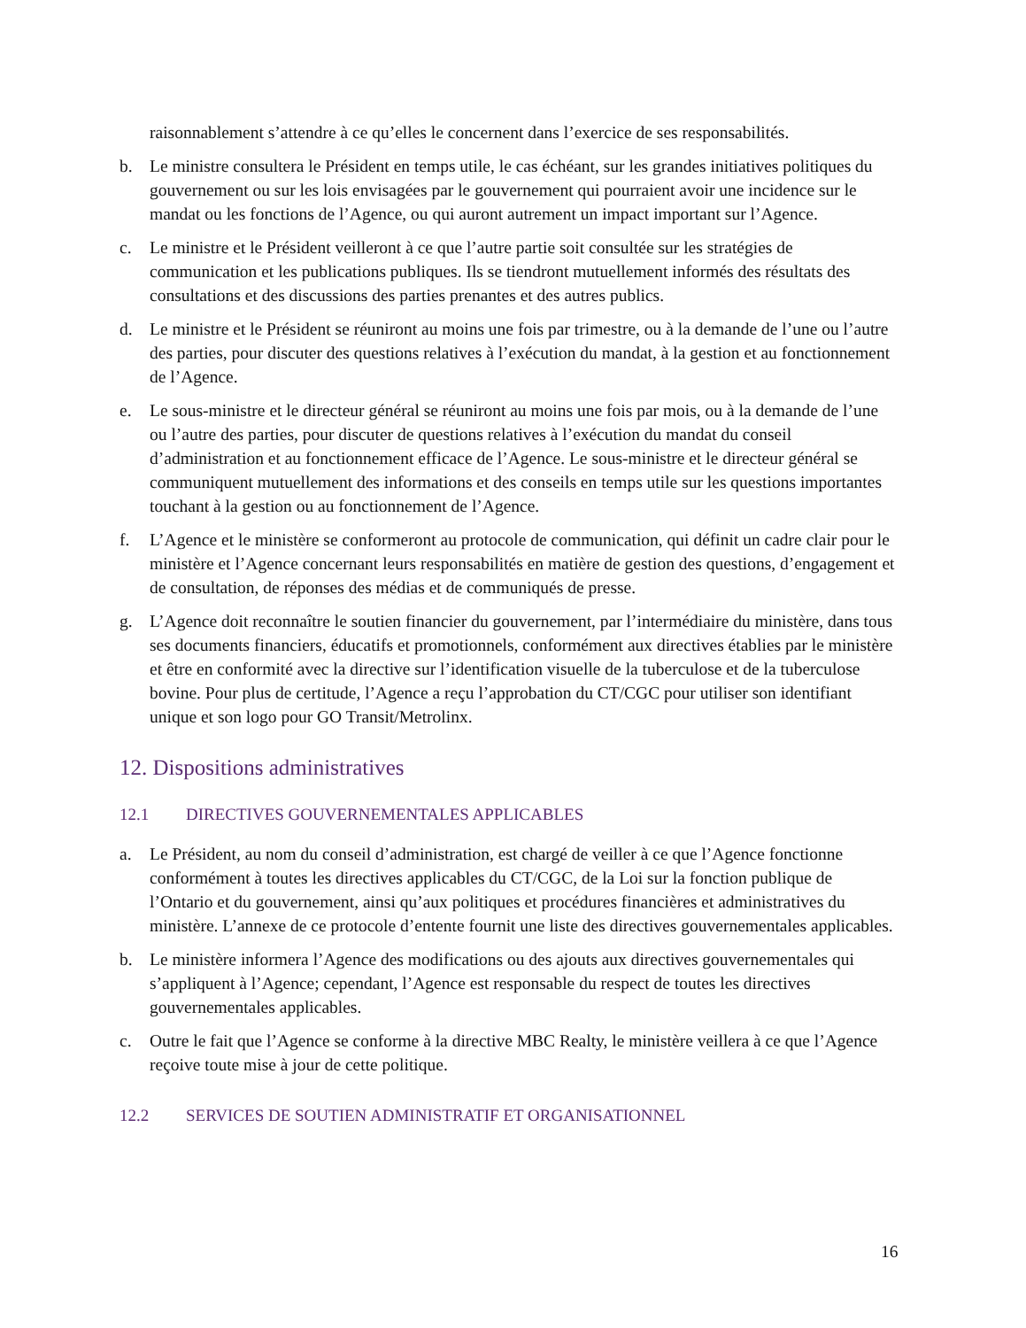raisonnablement s’attendre à ce qu’elles le concernent dans l’exercice de ses responsabilités.
b. Le ministre consultera le Président en temps utile, le cas échéant, sur les grandes initiatives politiques du gouvernement ou sur les lois envisagées par le gouvernement qui pourraient avoir une incidence sur le mandat ou les fonctions de l’Agence, ou qui auront autrement un impact important sur l’Agence.
c. Le ministre et le Président veilleront à ce que l’autre partie soit consultée sur les stratégies de communication et les publications publiques. Ils se tiendront mutuellement informés des résultats des consultations et des discussions des parties prenantes et des autres publics.
d. Le ministre et le Président se réuniront au moins une fois par trimestre, ou à la demande de l’une ou l’autre des parties, pour discuter des questions relatives à l’exécution du mandat, à la gestion et au fonctionnement de l’Agence.
e. Le sous-ministre et le directeur général se réuniront au moins une fois par mois, ou à la demande de l’une ou l’autre des parties, pour discuter de questions relatives à l’exécution du mandat du conseil d’administration et au fonctionnement efficace de l’Agence. Le sous-ministre et le directeur général se communiquent mutuellement des informations et des conseils en temps utile sur les questions importantes touchant à la gestion ou au fonctionnement de l’Agence.
f. L’Agence et le ministère se conformeront au protocole de communication, qui définit un cadre clair pour le ministère et l’Agence concernant leurs responsabilités en matière de gestion des questions, d’engagement et de consultation, de réponses des médias et de communiqués de presse.
g. L’Agence doit reconnaître le soutien financier du gouvernement, par l’intermédiaire du ministère, dans tous ses documents financiers, éducatifs et promotionnels, conformément aux directives établies par le ministère et être en conformité avec la directive sur l’identification visuelle de la tuberculose et de la tuberculose bovine. Pour plus de certitude, l’Agence a reçu l’approbation du CT/CGC pour utiliser son identifiant unique et son logo pour GO Transit/Metrolinx.
12. Dispositions administratives
12.1 DIRECTIVES GOUVERNEMENTALES APPLICABLES
a. Le Président, au nom du conseil d’administration, est chargé de veiller à ce que l’Agence fonctionne conformément à toutes les directives applicables du CT/CGC, de la Loi sur la fonction publique de l’Ontario et du gouvernement, ainsi qu’aux politiques et procédures financières et administratives du ministère. L’annexe de ce protocole d’entente fournit une liste des directives gouvernementales applicables.
b. Le ministère informera l’Agence des modifications ou des ajouts aux directives gouvernementales qui s’appliquent à l’Agence; cependant, l’Agence est responsable du respect de toutes les directives gouvernementales applicables.
c. Outre le fait que l’Agence se conforme à la directive MBC Realty, le ministère veillera à ce que l’Agence reçoive toute mise à jour de cette politique.
12.2 SERVICES DE SOUTIEN ADMINISTRATIF ET ORGANISATIONNEL
16